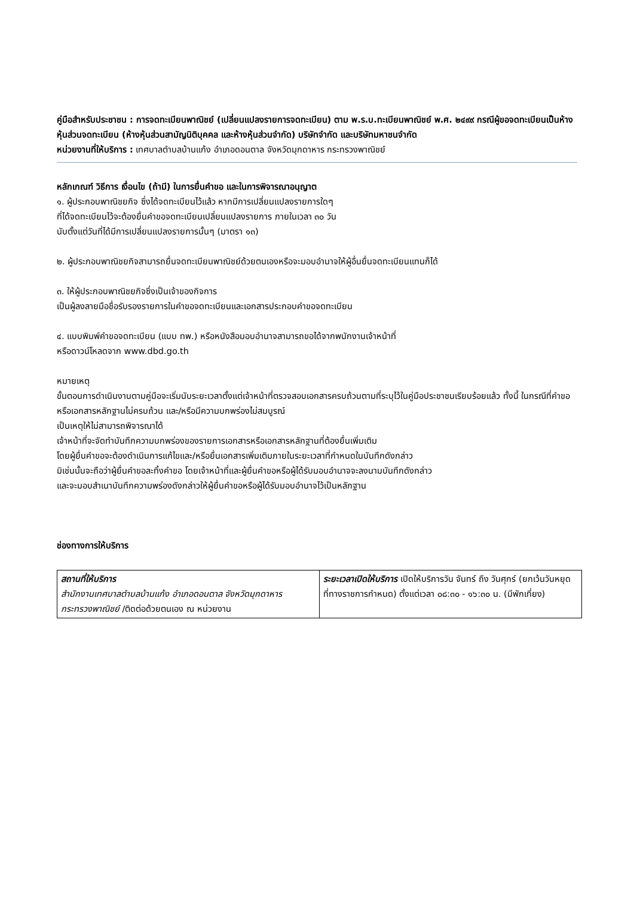คู่มือสำหรับประชาชน : การจดทะเบียนพาณิชย์ (เปลี่ยนแปลงรายการจดทะเบียน) ตาม พ.ร.บ.ทะเบียนพาณิชย์ พ.ศ. ๒๔๙๙ กรณีผู้ขอจดทะเบียนเป็นห้างหุ้นส่วนจดทะเบียน (ห้างหุ้นส่วนสามัญนิติบุคคล และห้างหุ้นส่วนจำกัด) บริษัทจำกัด และบริษัทมหาชนจำกัด
หน่วยงานที่ให้บริการ : เทศบาลตำบลบ้านแก้ง อำเภอดอนตาล จังหวัดมุกดาหาร กระทรวงพาณิชย์
หลักเกณฑ์ วิธีการ เงื่อนไข (ถ้ามี) ในการยื่นคำขอ และในการพิจารณาอนุญาต
๑. ผู้ประกอบพาณิชยกิจ ซึ่งได้จดทะเบียนไว้แล้ว หากมีการเปลี่ยนแปลงรายการใดๆ
ที่ได้จดทะเบียนไว้จะต้องยื่นคำขอจดทะเบียนเปลี่ยนแปลงรายการ ภายในเวลา ๓๐ วัน
นับตั้งแต่วันที่ได้มีการเปลี่ยนแปลงรายการนั้นๆ (มาตรา ๑๓)
๒. ผู้ประกอบพาณิชยกิจสามารถยื่นจดทะเบียนพาณิชย์ด้วยตนเองหรือจะมอบอำนาจให้ผู้อื่นยื่นจดทะเบียนแทนก็ได้
๓. ให้ผู้ประกอบพาณิชยกิจซึ่งเป็นเจ้าของกิจการ
เป็นผู้ลงลายมือชื่อรับรองรายการในคำขอจดทะเบียนและเอกสารประกอบคำขอจดทะเบียน
๔. แบบพิมพ์คำขอจดทะเบียน (แบบ ทพ.) หรือหนังสือมอบอำนาจสามารถขอได้จากพนักงานเจ้าหน้าที่
หรือดาวน์โหลดจาก www.dbd.go.th
หมายเหตุ
ขั้นตอนการดำเนินงานตามคู่มือจะเริ่มนับระยะเวลาตั้งแต่เจ้าหน้าที่ตรวจสอบเอกสารครบถ้วนตามที่ระบุไว้ในคู่มือประชาชนเรียบร้อยแล้ว ทั้งนี้ ในกรณีที่คำขอหรือเอกสารหลักฐานไม่ครบถ้วน และ/หรือมีความบกพร่องไม่สมบูรณ์
เป็นเหตุให้ไม่สามารถพิจารณาได้
เจ้าหน้าที่จะจัดทำบันทึกความบกพร่องของรายการเอกสารหรือเอกสารหลักฐานที่ต้องยื่นเพิ่มเติม
โดยผู้ยื่นคำขอจะต้องดำเนินการแก้ไขและ/หรือยื่นเอกสารเพิ่มเติมภายในระยะเวลาที่กำหนดในบันทึกดังกล่าว
มิเช่นนั้นจะถือว่าผู้ยื่นคำขอละทิ้งคำขอ โดยเจ้าหน้าที่และผู้ยื่นคำขอหรือผู้ได้รับมอบอำนาจจะลงนามบันทึกดังกล่าว
และจะมอบสำเนาบันทึกความพร่องดังกล่าวให้ผู้ยื่นคำขอหรือผู้ได้รับมอบอำนาจไว้เป็นหลักฐาน
ช่องทางการให้บริการ
| สถานที่ให้บริการ สำนักงานเทศบาลตำบลบ้านแก้ง อำเภอดอนตาล จังหวัดมุกดาหาร กระทรวงพาณิชย์ /ติดต่อด้วยตนเอง ณ หน่วยงาน | ระยะเวลาเปิดให้บริการ เปิดให้บริการวัน จันทร์ ถึง วันศุกร์ (ยกเว้นวันหยุดที่ทางราชการกำหนด) ตั้งแต่เวลา ๐๘:๓๐ - ๑๖:๓๐ น. (มีพักเที่ยง) |